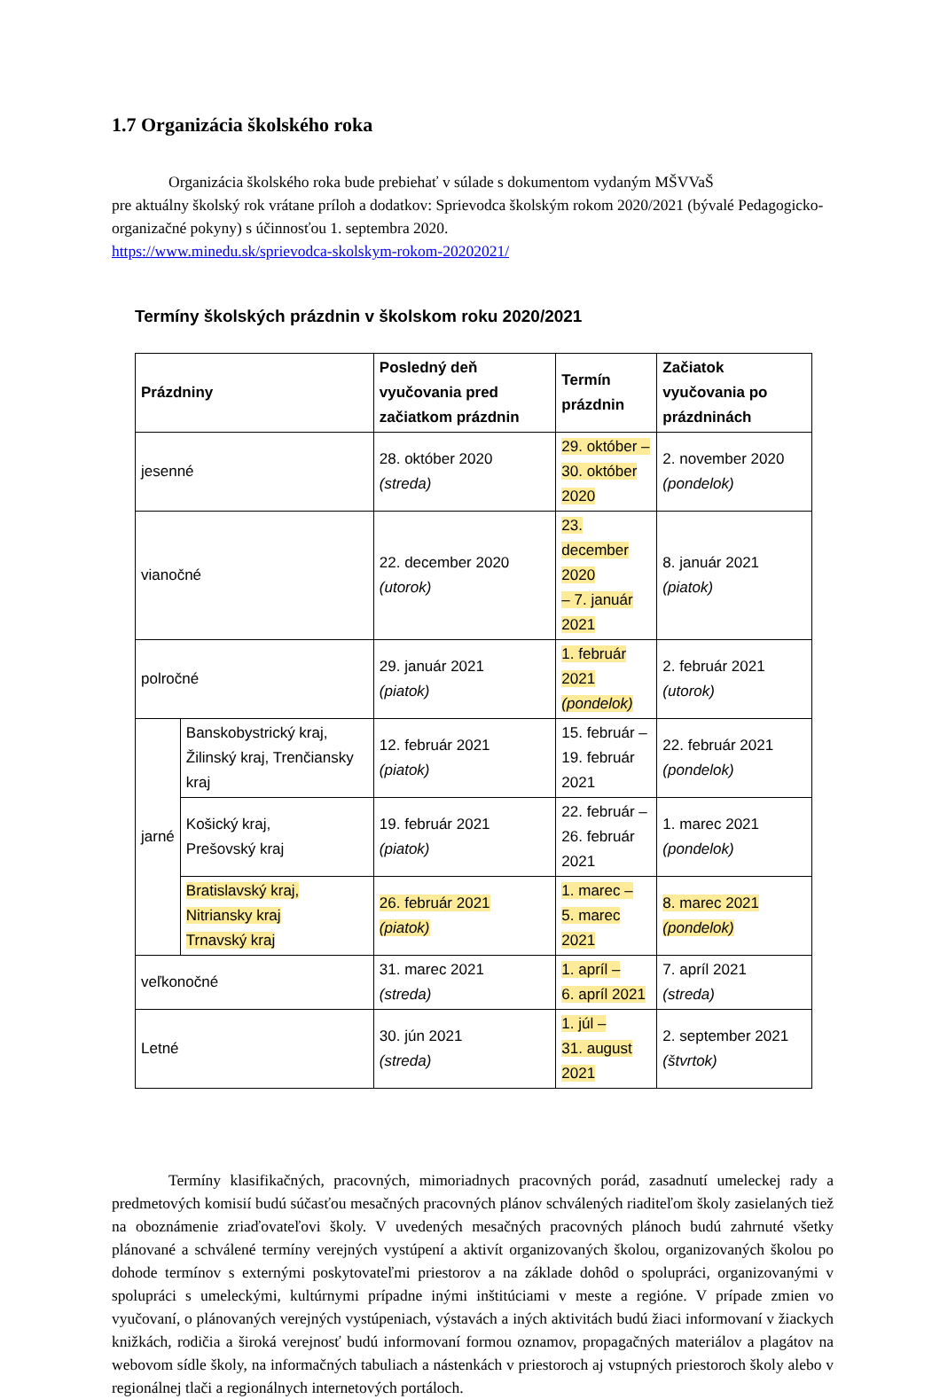1.7 Organizácia školského roka
Organizácia školského roka bude prebiehať v súlade s dokumentom vydaným MŠVVaŠ
pre aktuálny školský rok vrátane príloh a dodatkov: Sprievodca školským rokom 2020/2021 (bývalé Pedagogicko-organizačné pokyny) s účinnosťou 1. septembra 2020.
https://www.minedu.sk/sprievodca-skolskym-rokom-20202021/
Termíny školských prázdnin v školskom roku 2020/2021
| Prázdniny | | Posledný deň vyučovania pred začiatkom prázdnin | Termín prázdnin | Začiatok vyučovania po prázdninách |
| --- | --- | --- | --- | --- |
| jesenné | | 28. október 2020 (streda) | 29. október – 30. október 2020 | 2. november 2020 (pondelok) |
| vianočné | | 22. december 2020 (utorok) | 23. december 2020 – 7. január 2021 | 8. január 2021 (piatok) |
| polročné | | 29. január 2021 (piatok) | 1. február 2021 (pondelok) | 2. február 2021 (utorok) |
| jarné | Banskobystrický kraj, Žilinský kraj, Trenčiansky kraj | 12. február 2021 (piatok) | 15. február – 19. február 2021 | 22. február 2021 (pondelok) |
| | Košický kraj, Prešovský kraj | 19. február 2021 (piatok) | 22. február – 26. február 2021 | 1. marec 2021 (pondelok) |
| | Bratislavský kraj, Nitriansky kraj Trnavský kraj | 26. február 2021 (piatok) | 1. marec – 5. marec 2021 | 8. marec 2021 (pondelok) |
| veľkonočné | | 31. marec 2021 (streda) | 1. apríl – 6. apríl 2021 | 7. apríl 2021 (streda) |
| Letné | | 30. jún 2021 (streda) | 1. júl – 31. august 2021 | 2. september 2021 (štvrtok) |
Termíny klasifikačných, pracovných, mimoriadnych pracovných porád, zasadnutí umeleckej rady a predmetových komisií budú súčasťou mesačných pracovných plánov schválených riaditeľom školy zasielaných tiež na oboznámenie zriaďovateľovi školy. V uvedených mesačných pracovných plánoch budú zahrnuté všetky plánované a schválené termíny verejných vystúpení a aktivít organizovaných školou, organizovaných školou po dohode termínov s externými poskytovateľmi priestorov a na základe dohôd o spolupráci, organizovanými v spolupráci s umeleckými, kultúrnymi prípadne inými inštitúciami v meste a regióne. V prípade zmien vo vyučovaní, o plánovaných verejných vystúpeniach, výstavách a iných aktivitách budú žiaci informovaní v žiackych knižkách, rodičia a široká verejnosť budú informovaní formou oznamov, propagačných materiálov a plagátov na webovom sídle školy, na informačných tabuliach a nástenkách v priestoroch aj vstupných priestoroch školy alebo v regionálnej tlači a regionálnych internetových portáloch.